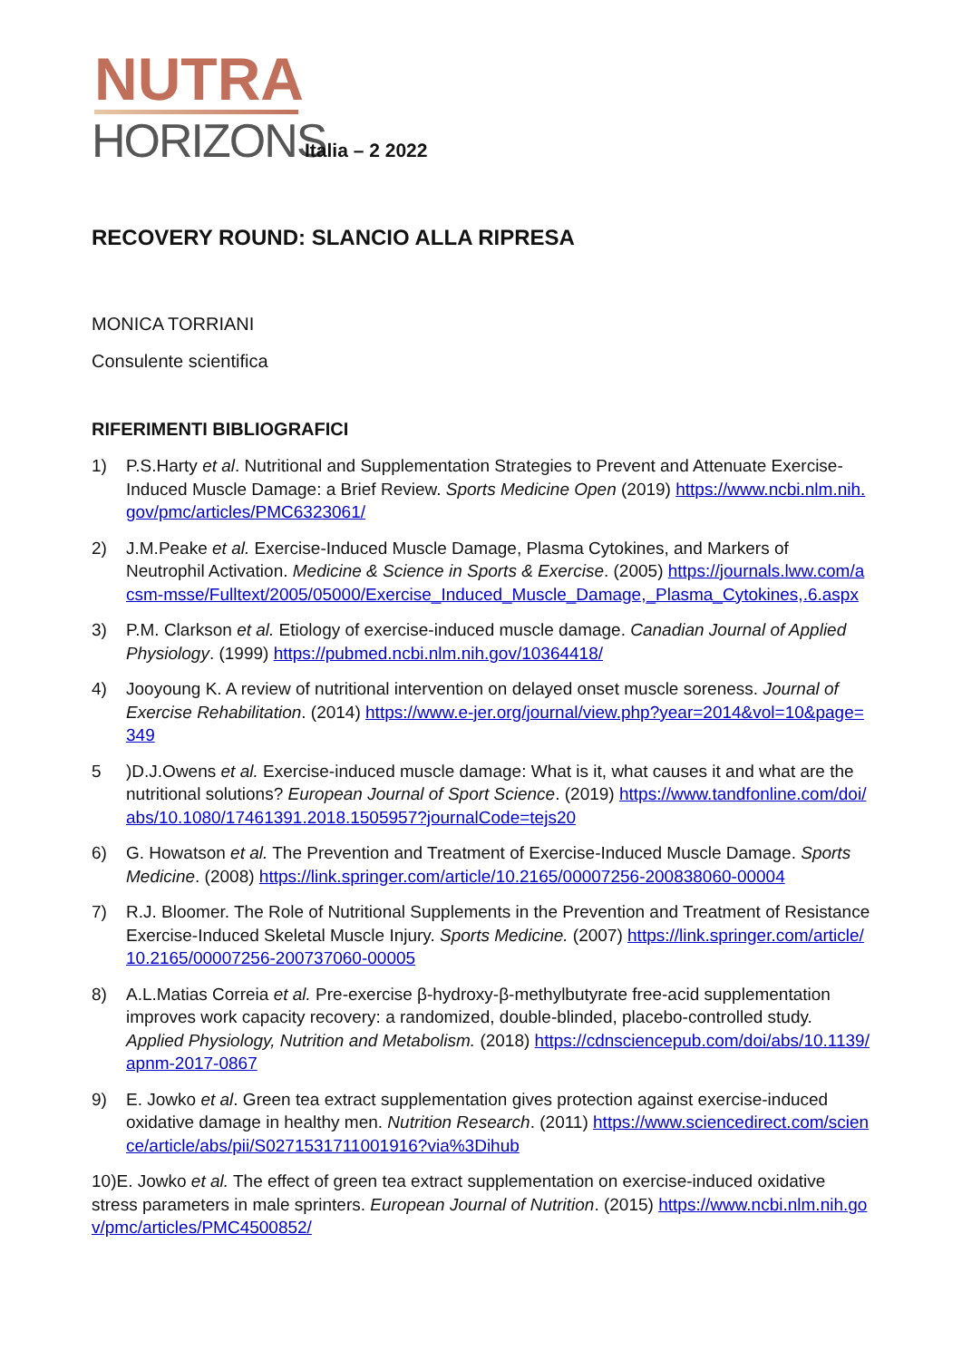NUTRA
HORIZONS
Italia – 2 2022
RECOVERY ROUND: SLANCIO ALLA RIPRESA
MONICA TORRIANI
Consulente scientifica
RIFERIMENTI BIBLIOGRAFICI
1) P.S.Harty et al. Nutritional and Supplementation Strategies to Prevent and Attenuate Exercise-Induced Muscle Damage: a Brief Review. Sports Medicine Open (2019) https://www.ncbi.nlm.nih.gov/pmc/articles/PMC6323061/
2) J.M.Peake et al. Exercise-Induced Muscle Damage, Plasma Cytokines, and Markers of Neutrophil Activation. Medicine & Science in Sports & Exercise. (2005) https://journals.lww.com/acsm-msse/Fulltext/2005/05000/Exercise_Induced_Muscle_Damage,_Plasma_Cytokines,.6.aspx
3) P.M. Clarkson et al. Etiology of exercise-induced muscle damage. Canadian Journal of Applied Physiology. (1999) https://pubmed.ncbi.nlm.nih.gov/10364418/
4) Jooyoung K. A review of nutritional intervention on delayed onset muscle soreness. Journal of Exercise Rehabilitation. (2014) https://www.e-jer.org/journal/view.php?year=2014&vol=10&page=349
5)D.J.Owens et al. Exercise-induced muscle damage: What is it, what causes it and what are the nutritional solutions? European Journal of Sport Science. (2019) https://www.tandfonline.com/doi/abs/10.1080/17461391.2018.1505957?journalCode=tejs20
6) G. Howatson et al. The Prevention and Treatment of Exercise-Induced Muscle Damage. Sports Medicine. (2008) https://link.springer.com/article/10.2165/00007256-200838060-00004
7) R.J. Bloomer. The Role of Nutritional Supplements in the Prevention and Treatment of Resistance Exercise-Induced Skeletal Muscle Injury. Sports Medicine. (2007) https://link.springer.com/article/10.2165/00007256-200737060-00005
8) A.L.Matias Correia et al. Pre-exercise β-hydroxy-β-methylbutyrate free-acid supplementation improves work capacity recovery: a randomized, double-blinded, placebo-controlled study. Applied Physiology, Nutrition and Metabolism. (2018) https://cdnsciencepub.com/doi/abs/10.1139/apnm-2017-0867
9) E. Jowko et al. Green tea extract supplementation gives protection against exercise-induced oxidative damage in healthy men. Nutrition Research. (2011) https://www.sciencedirect.com/science/article/abs/pii/S0271531711001916?via%3Dihub
10)E. Jowko et al. The effect of green tea extract supplementation on exercise-induced oxidative stress parameters in male sprinters. European Journal of Nutrition. (2015) https://www.ncbi.nlm.nih.gov/pmc/articles/PMC4500852/